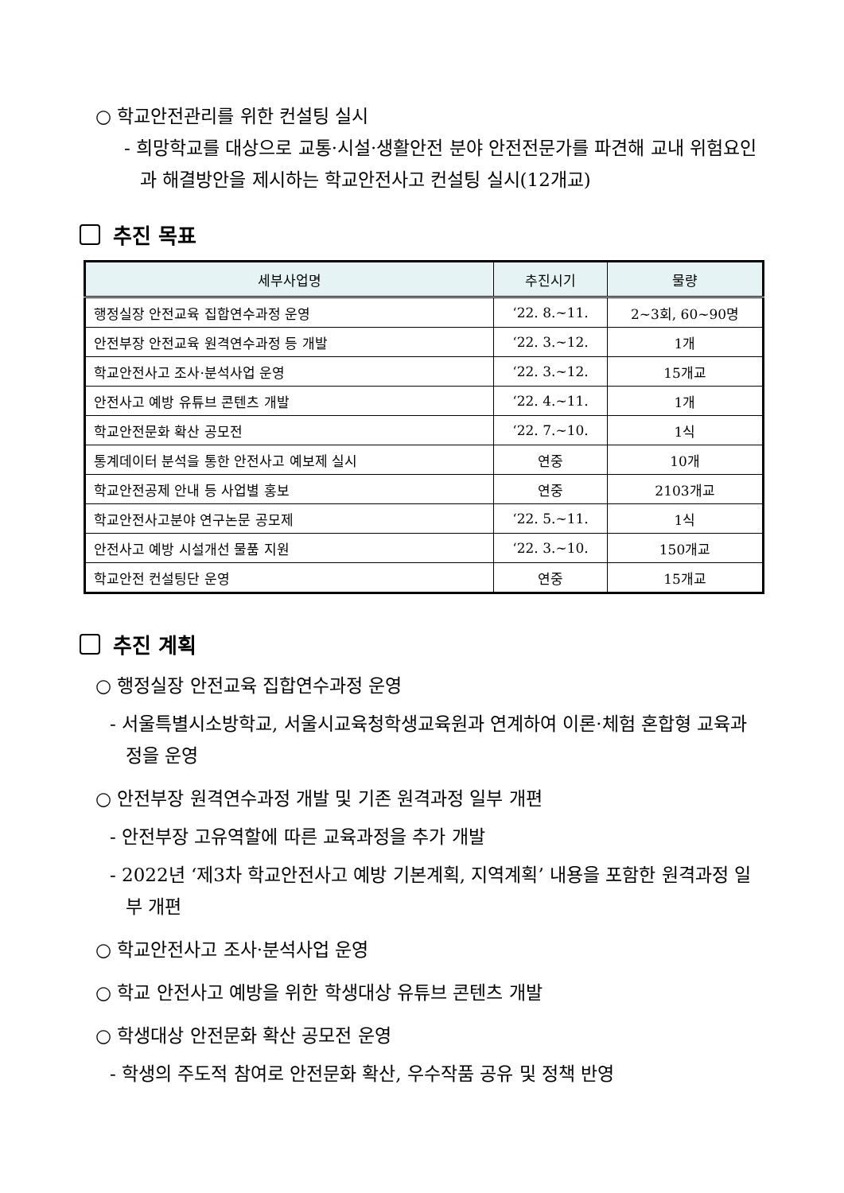○ 학교안전관리를 위한 컨설팅 실시
- 희망학교를 대상으로 교통·시설·생활안전 분야 안전전문가를 파견해 교내 위험요인과 해결방안을 제시하는 학교안전사고 컨설팅 실시(12개교)
추진 목표
| 세부사업명 | 추진시기 | 물량 |
| --- | --- | --- |
| 행정실장 안전교육 집합연수과정 운영 | ‘22. 8.~11. | 2~3회, 60~90명 |
| 안전부장 안전교육 원격연수과정 등 개발 | ‘22. 3.~12. | 1개 |
| 학교안전사고 조사·분석사업 운영 | ‘22. 3.~12. | 15개교 |
| 안전사고 예방 유튜브 콘텐츠 개발 | ‘22. 4.~11. | 1개 |
| 학교안전문화 확산 공모전 | ‘22. 7.~10. | 1식 |
| 통계데이터 분석을 통한 안전사고 예보제 실시 | 연중 | 10개 |
| 학교안전공제 안내 등 사업별 홍보 | 연중 | 2103개교 |
| 학교안전사고분야 연구논문 공모제 | ‘22. 5.~11. | 1식 |
| 안전사고 예방 시설개선 물품 지원 | ‘22. 3.~10. | 150개교 |
| 학교안전 컨설팅단 운영 | 연중 | 15개교 |
추진 계획
○ 행정실장 안전교육 집합연수과정 운영
- 서울특별시소방학교, 서울시교육청학생교육원과 연계하여 이론·체험 혼합형 교육과정을 운영
○ 안전부장 원격연수과정 개발 및 기존 원격과정 일부 개편
- 안전부장 고유역할에 따른 교육과정을 추가 개발
- 2022년 ‘제3차 학교안전사고 예방 기본계획, 지역계획’ 내용을 포함한 원격과정 일부 개편
○ 학교안전사고 조사·분석사업 운영
○ 학교 안전사고 예방을 위한 학생대상 유튜브 콘텐츠 개발
○ 학생대상 안전문화 확산 공모전 운영
- 학생의 주도적 참여로 안전문화 확산, 우수작품 공유 및 정책 반영